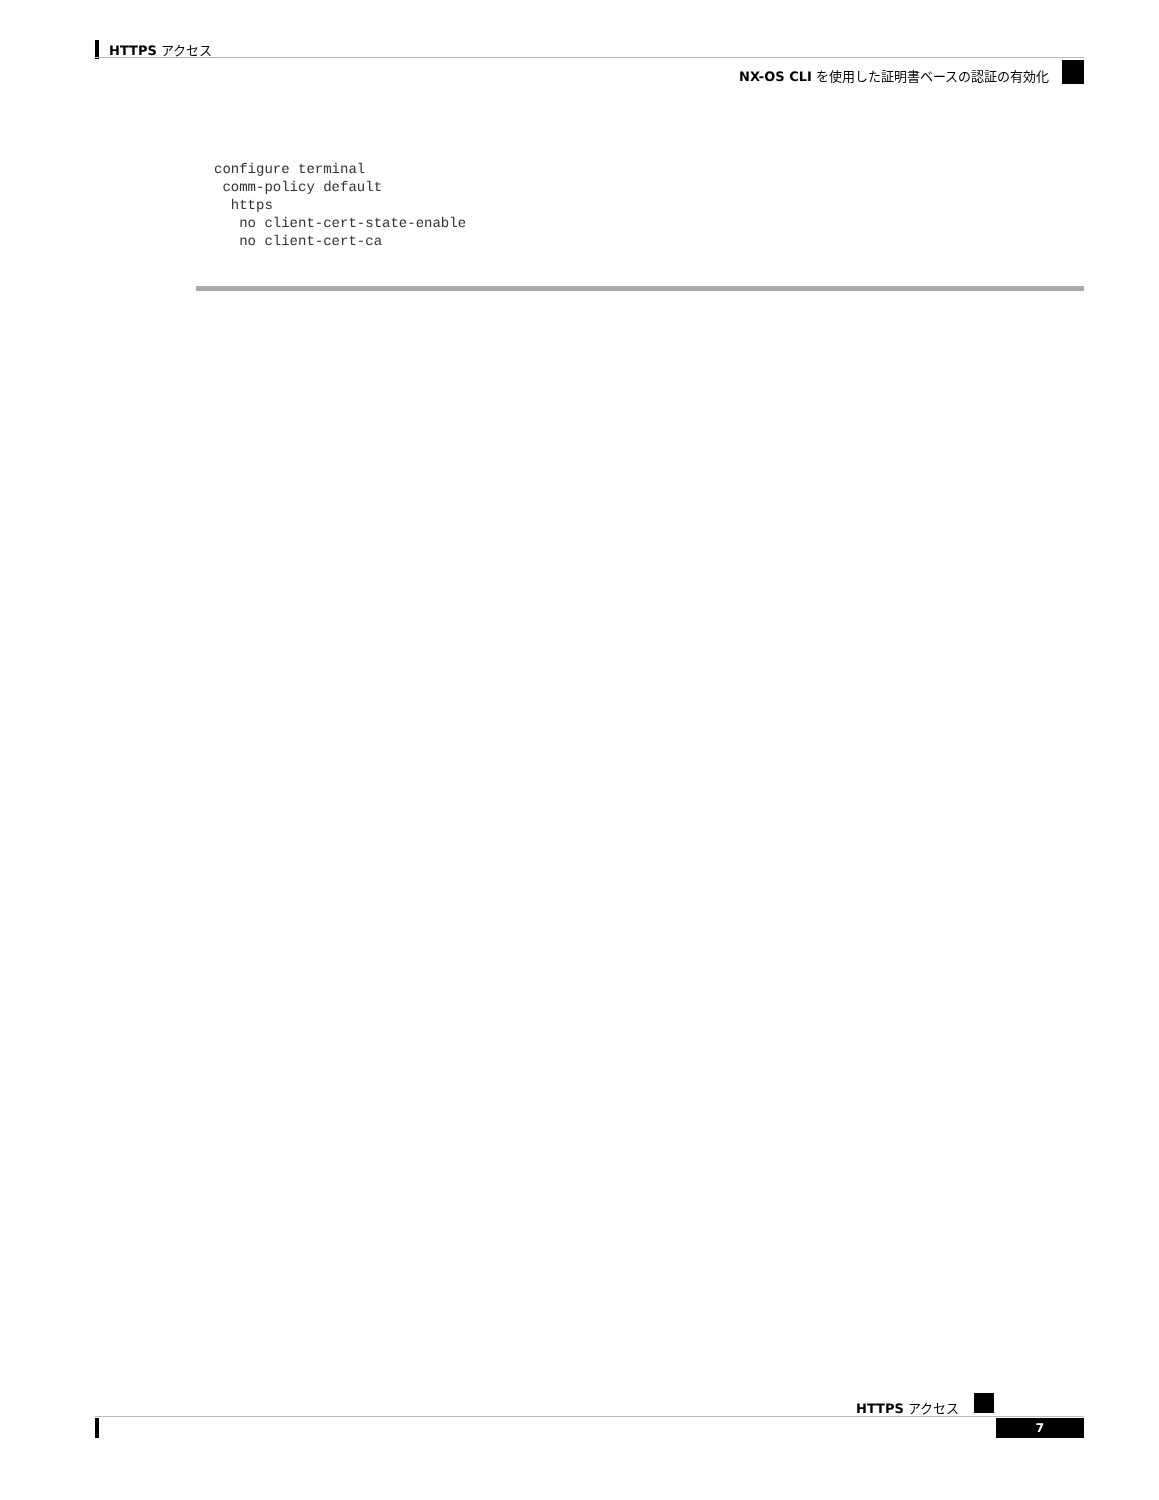HTTPS アクセス
NX-OS CLI を使用した証明書ベースの認証の有効化
configure terminal
 comm-policy default
  https
   no client-cert-state-enable
   no client-cert-ca
HTTPS アクセス
7